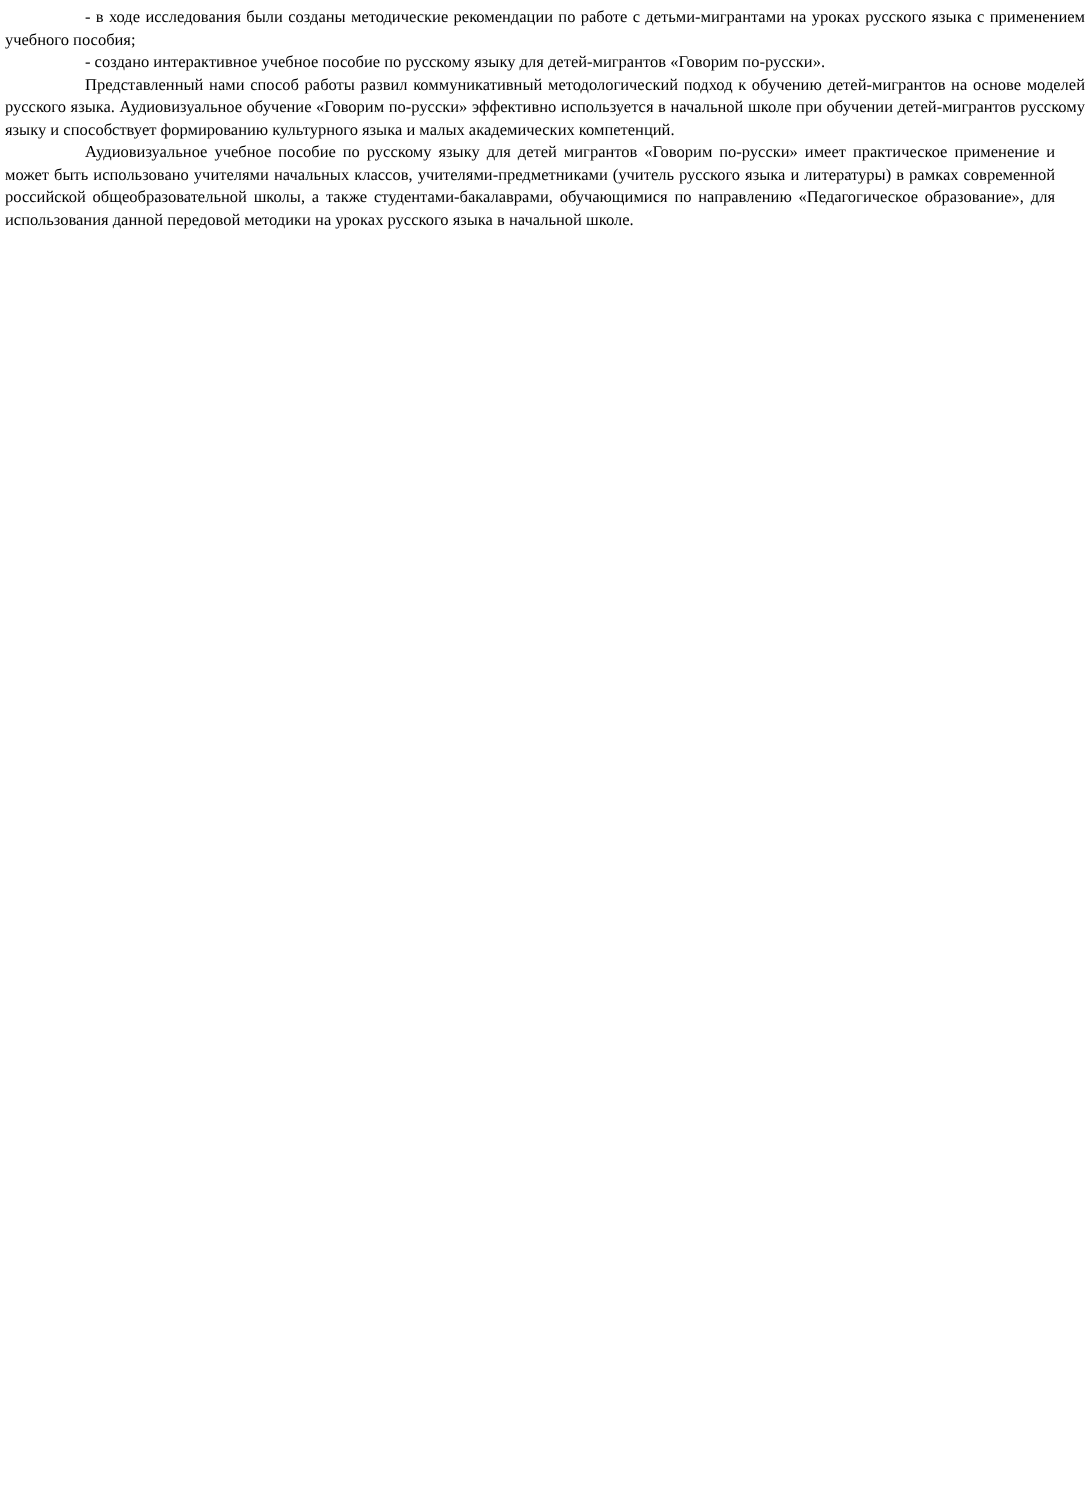- в ходе исследования были созданы методические рекомендации по работе с детьми-мигрантами на уроках русского языка с применением учебного пособия;
- создано интерактивное учебное пособие по русскому языку для детей-мигрантов «Говорим по-русски».
Представленный нами способ работы развил коммуникативный методологический подход к обучению детей-мигрантов на основе моделей русского языка. Аудиовизуальное обучение «Говорим по-русски» эффективно используется в начальной школе при обучении детей-мигрантов русскому языку и способствует формированию культурного языка и малых академических компетенций.
Аудиовизуальное учебное пособие по русскому языку для детей мигрантов «Говорим по-русски» имеет практическое применение и может быть использовано учителями начальных классов, учителями-предметниками (учитель русского языка и литературы) в рамках современной российской общеобразовательной школы, а также студентами-бакалаврами, обучающимися по направлению «Педагогическое образование», для использования данной передовой методики на уроках русского языка в начальной школе.